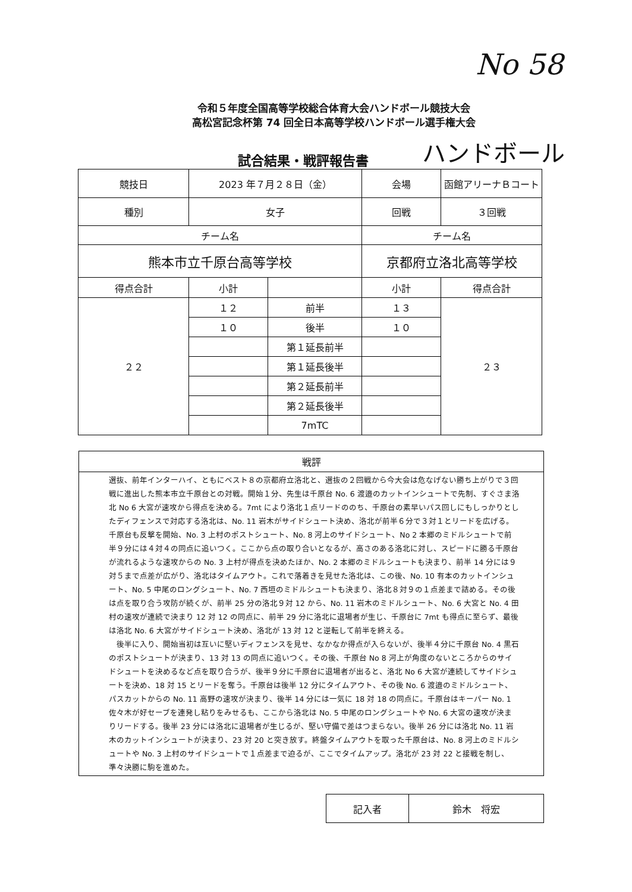No 58
令和５年度全国高等学校総合体育大会ハンドボール競技大会
高松宮記念杯第 74 回全日本高等学校ハンドボール選手権大会
試合結果・戦評報告書 ハンドボール
| 競技日 | 2023 年７月２８日（金） | | 会場 | 函館アリーナＢコート |
| 種別 | 女子 | | 回戦 | ３回戦 |
| チーム名 | | | チーム名 | |
| 熊本市立千原台高等学校 | | | 京都府立洛北高等学校 | |
| 得点合計 | 小計 | | 小計 | 得点合計 |
| ２２ | １２ | 前半 | １３ | ２３ |
| | １０ | 後半 | １０ | |
| | | 第１延長前半 | | |
| | | 第１延長後半 | | |
| | | 第２延長前半 | | |
| | | 第２延長後半 | | |
| | | 7mTC | | |
| 戦評 |
| --- |
| 選抜、前年インターハイ、ともにベスト８の京都府立洛北と、選抜の２回戦から今大会は危なげない勝ち上がりで３回戦に進出した熊本市立千原台との対戦。開始１分、先生は千原台 No. 6 渡邉のカットインシュートで先制、すぐさま洛北 No 6 大宮が速攻から得点を決める。7mt により洛北１点リードののち、千原台の素早いパス回しにもしっかりとしたディフェンスで対応する洛北は、No. 11 岩木がサイドシュート決め、洛北が前半６分で３対１とリードを広げる。千原台も反撃を開始、No. 3 上村のポストシュート、No. 8 河上のサイドシュート、No 2 本郷のミドルシュートで前半９分には４対４の同点に追いつく。ここから点の取り合いとなるが、高さのある洛北に対し、スピードに勝る千原台が流れるような速攻からの No. 3 上村が得点を決めたほか、No. 2 本郷のミドルシュートも決まり、前半 14 分には９対５まで点差が広がり、洛北はタイムアウト。これで落着きを見せた洛北は、この後、No. 10 有本のカットインシュート、No. 5 中尾のロングシュート、No. 7 西垣のミドルシュートも決まり、洛北８対９の１点差まで詰める。その後は点を取り合う攻防が続くが、前半 25 分の洛北９対 12 から、No. 11 岩木のミドルシュート、No. 6 大宮と No. 4 田村の速攻が連続で決まり 12 対 12 の同点に、前半 29 分に洛北に退場者が生じ、千原台に 7mt も得点に至らず、最後は洛北 No. 6 大宮がサイドシュート決め、洛北が 13 対 12 と逆転して前半を終える。 後半に入り、開始当初は互いに堅いディフェンスを見せ、なかなか得点が入らないが、後半４分に千原台 No. 4 黒石のポストシュートが決まり、13 対 13 の同点に追いつく。その後、千原台 No 8 河上が角度のないところからのサイドシュートを決めるなど点を取り合うが、後半９分に千原台に退場者が出ると、洛北 No 6 大宮が連続してサイドシュートを決め、18 対 15 とリードを奪う。千原台は後半 12 分にタイムアウト、その後 No. 6 渡邉のミドルシュート、パスカットからの No. 11 高野の速攻が決まり、後半 14 分には一気に 18 対 18 の同点に。千原台はキーパー No. 1 佐々木が好セーブを連発し粘りをみせるも、ここから洛北は No. 5 中尾のロングシュートや No. 6 大宮の速攻が決まりリードする。後半 23 分には洛北に退場者が生じるが、堅い守備で差はつまらない。後半 26 分には洛北 No. 11 岩木のカットインシュートが決まり、23 対 20 と突き放す。終盤タイムアウトを取った千原台は、No. 8 河上のミドルシュートや No. 3 上村のサイドシュートで１点差まで迫るが、ここでタイムアップ。洛北が 23 対 22 と接戦を制し、準々決勝に駒を進めた。 |
| 記入者 | 鈴木 将宏 |